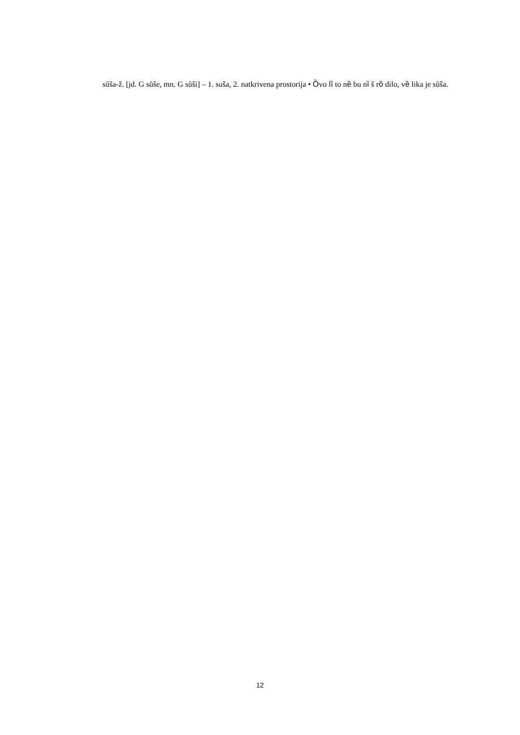sũša-ž. [jd. G sũše, mn. G sũši] – 1. suša, 2. natkrivena prostorija • Ȍvo lȉ to nȅ bu nȉ š rȍ dilo, vȅ lika je sũša.
12